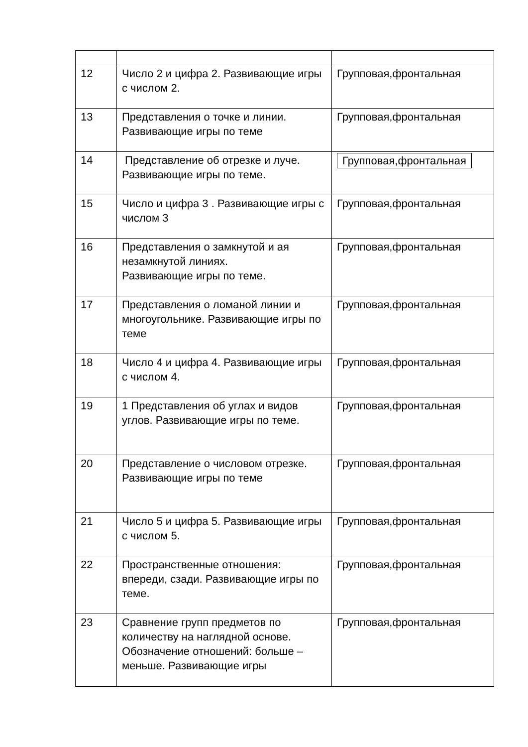| 12 | Число 2 и цифра 2. Развивающие игры с числом 2. | Групповая,фронтальная |
| 13 | Представления о точке и линии. Развивающие игры по теме | Групповая,фронтальная |
| 14 | Представление об отрезке и луче. Развивающие игры по теме. | Групповая,фронтальная |
| 15 | Число и цифра 3 . Развивающие игры с числом 3 | Групповая,фронтальная |
| 16 | Представления о замкнутой и ая незамкнутой линиях. Развивающие игры по теме. | Групповая,фронтальная |
| 17 | Представления о ломаной линии и многоугольнике. Развивающие игры по теме | Групповая,фронтальная |
| 18 | Число 4 и цифра 4. Развивающие игры с числом 4. | Групповая,фронтальная |
| 19 | 1 Представления об углах и видов углов. Развивающие игры по теме. | Групповая,фронтальная |
| 20 | Представление о числовом отрезке. Развивающие игры по теме | Групповая,фронтальная |
| 21 | Число 5 и цифра 5. Развивающие игры с числом 5. | Групповая,фронтальная |
| 22 | Пространственные отношения: впереди, сзади. Развивающие игры по теме. | Групповая,фронтальная |
| 23 | Сравнение групп предметов по количеству на наглядной основе. Обозначение отношений: больше – меньше. Развивающие игры | Групповая,фронтальная |